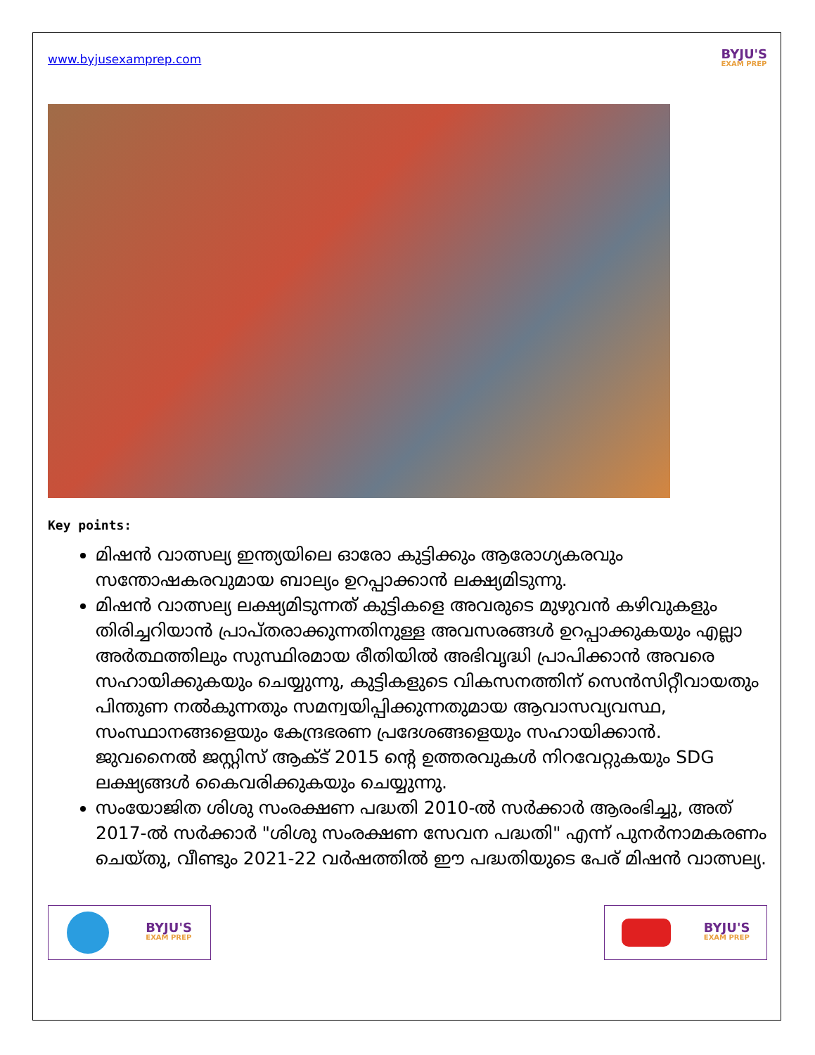www.byjusexamprep.com
BYJU'S
EXAM PREP
Key points:
മിഷൻ വാത്സല്യ ഇന്ത്യയിലെ ഓരോ കുട്ടിക്കും ആരോഗ്യകരവും സന്തോഷകരവുമായ ബാല്യം ഉറപ്പാക്കാൻ ലക്ഷ്യമിടുന്നു.
മിഷൻ വാത്സല്യ ലക്ഷ്യമിടുന്നത് കുട്ടികളെ അവരുടെ മുഴുവൻ കഴിവുകളും തിരിച്ചറിയാൻ പ്രാപ്തരാക്കുന്നതിനുള്ള അവസരങ്ങൾ ഉറപ്പാക്കുകയും എല്ലാ അർത്ഥത്തിലും സുസ്ഥിരമായ രീതിയിൽ അഭിവൃദ്ധി പ്രാപിക്കാൻ അവരെ സഹായിക്കുകയും ചെയ്യുന്നു, കുട്ടികളുടെ വികസനത്തിന് സെൻസിറ്റീവായതും പിന്തുണ നൽകുന്നതും സമന്വയിപ്പിക്കുന്നതുമായ ആവാസവ്യവസ്ഥ, സംസ്ഥാനങ്ങളെയും കേന്ദ്രഭരണ പ്രദേശങ്ങളെയും സഹായിക്കാൻ. ജുവനൈൽ ജസ്റ്റിസ് ആക്ട് 2015 ന്റെ ഉത്തരവുകൾ നിറവേറ്റുകയും SDG ലക്ഷ്യങ്ങൾ കൈവരിക്കുകയും ചെയ്യുന്നു.
സംയോജിത ശിശു സംരക്ഷണ പദ്ധതി 2010-ൽ സർക്കാർ ആരംഭിച്ചു, അത് 2017-ൽ സർക്കാർ "ശിശു സംരക്ഷണ സേവന പദ്ധതി" എന്ന് പുനർനാമകരണം ചെയ്തു, വീണ്ടും 2021-22 വർഷത്തിൽ ഈ പദ്ധതിയുടെ പേര് മിഷൻ വാത്സല്യ.
BYJU'S
EXAM PREP
BYJU'S
EXAM PREP